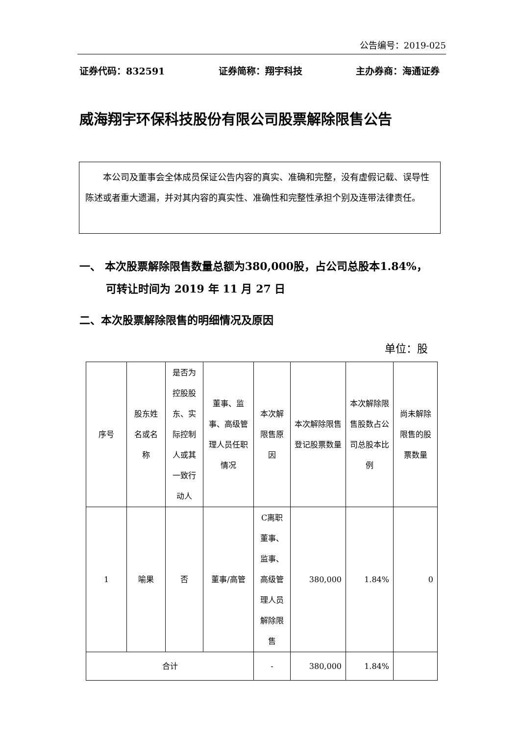公告编号：2019-025
证券代码：832591 证券简称：翔宇科技 主办券商：海通证券
威海翔宇环保科技股份有限公司股票解除限售公告
本公司及董事会全体成员保证公告内容的真实、准确和完整，没有虚假记载、误导性陈述或者重大遗漏，并对其内容的真实性、准确性和完整性承担个别及连带法律责任。
一、 本次股票解除限售数量总额为380,000股，占公司总股本1.84%，
可转让时间为 2019 年 11 月 27 日
二、本次股票解除限售的明细情况及原因
单位：股
| 序号 | 股东姓名或名称 | 是否为控股股东、实际控制人或其一致行动人 | 董事、监事、高级管理人员任职情况 | 本次解限售原因 | 本次解除限售登记股票数量 | 本次解除限售股数占公司总股本比例 | 尚未解除限售的股票数量 |
| --- | --- | --- | --- | --- | --- | --- | --- |
| 1 | 喻果 | 否 | 董事/高管 | C离职董事、监事、高级管理人员解除限售 | 380,000 | 1.84% | 0 |
| 合计 | | | | - | 380,000 | 1.84% | |